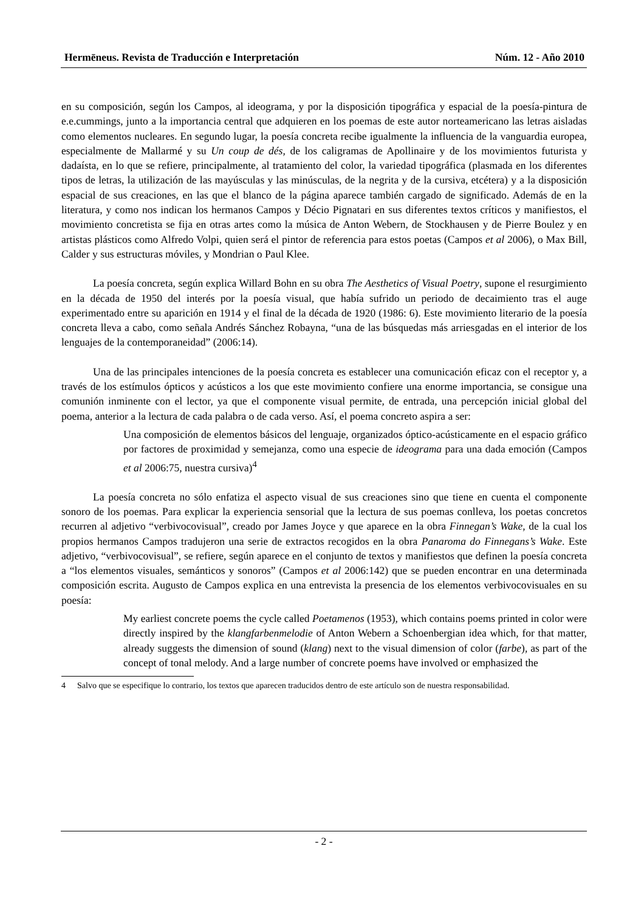Hermēneus. Revista de Traducción e Interpretación Núm. 12 - Año 2010
en su composición, según los Campos, al ideograma, y por la disposición tipográfica y espacial de la poesía-pintura de e.e.cummings, junto a la importancia central que adquieren en los poemas de este autor norteamericano las letras aisladas como elementos nucleares. En segundo lugar, la poesía concreta recibe igualmente la influencia de la vanguardia europea, especialmente de Mallarmé y su Un coup de dés, de los caligramas de Apollinaire y de los movimientos futurista y dadaísta, en lo que se refiere, principalmente, al tratamiento del color, la variedad tipográfica (plasmada en los diferentes tipos de letras, la utilización de las mayúsculas y las minúsculas, de la negrita y de la cursiva, etcétera) y a la disposición espacial de sus creaciones, en las que el blanco de la página aparece también cargado de significado. Además de en la literatura, y como nos indican los hermanos Campos y Décio Pignatari en sus diferentes textos críticos y manifiestos, el movimiento concretista se fija en otras artes como la música de Anton Webern, de Stockhausen y de Pierre Boulez y en artistas plásticos como Alfredo Volpi, quien será el pintor de referencia para estos poetas (Campos et al 2006), o Max Bill, Calder y sus estructuras móviles, y Mondrian o Paul Klee.
La poesía concreta, según explica Willard Bohn en su obra The Aesthetics of Visual Poetry, supone el resurgimiento en la década de 1950 del interés por la poesía visual, que había sufrido un periodo de decaimiento tras el auge experimentado entre su aparición en 1914 y el final de la década de 1920 (1986: 6). Este movimiento literario de la poesía concreta lleva a cabo, como señala Andrés Sánchez Robayna, “una de las búsquedas más arriesgadas en el interior de los lenguajes de la contemporaneidad” (2006:14).
Una de las principales intenciones de la poesía concreta es establecer una comunicación eficaz con el receptor y, a través de los estímulos ópticos y acústicos a los que este movimiento confiere una enorme importancia, se consigue una comunión inminente con el lector, ya que el componente visual permite, de entrada, una percepción inicial global del poema, anterior a la lectura de cada palabra o de cada verso. Así, el poema concreto aspira a ser:
Una composición de elementos básicos del lenguaje, organizados óptico-acústicamente en el espacio gráfico por factores de proximidad y semejanza, como una especie de ideograma para una dada emoción (Campos et al 2006:75, nuestra cursiva)<sup>4</sup>
La poesía concreta no sólo enfatiza el aspecto visual de sus creaciones sino que tiene en cuenta el componente sonoro de los poemas. Para explicar la experiencia sensorial que la lectura de sus poemas conlleva, los poetas concretos recurren al adjetivo “verbivocovisual”, creado por James Joyce y que aparece en la obra Finnegan’s Wake, de la cual los propios hermanos Campos tradujeron una serie de extractos recogidos en la obra Panaroma do Finnegans’s Wake. Este adjetivo, “verbivocovisual”, se refiere, según aparece en el conjunto de textos y manifiestos que definen la poesía concreta a “los elementos visuales, semánticos y sonoros” (Campos et al 2006:142) que se pueden encontrar en una determinada composición escrita. Augusto de Campos explica en una entrevista la presencia de los elementos verbivocovisuales en su poesía:
My earliest concrete poems the cycle called Poetamenos (1953), which contains poems printed in color were directly inspired by the klangfarbenmelodie of Anton Webern a Schoenbergian idea which, for that matter, already suggests the dimension of sound (klang) next to the visual dimension of color (farbe), as part of the concept of tonal melody. And a large number of concrete poems have involved or emphasized the
4 Salvo que se especifique lo contrario, los textos que aparecen traducidos dentro de este artículo son de nuestra responsabilidad.
- 2 -